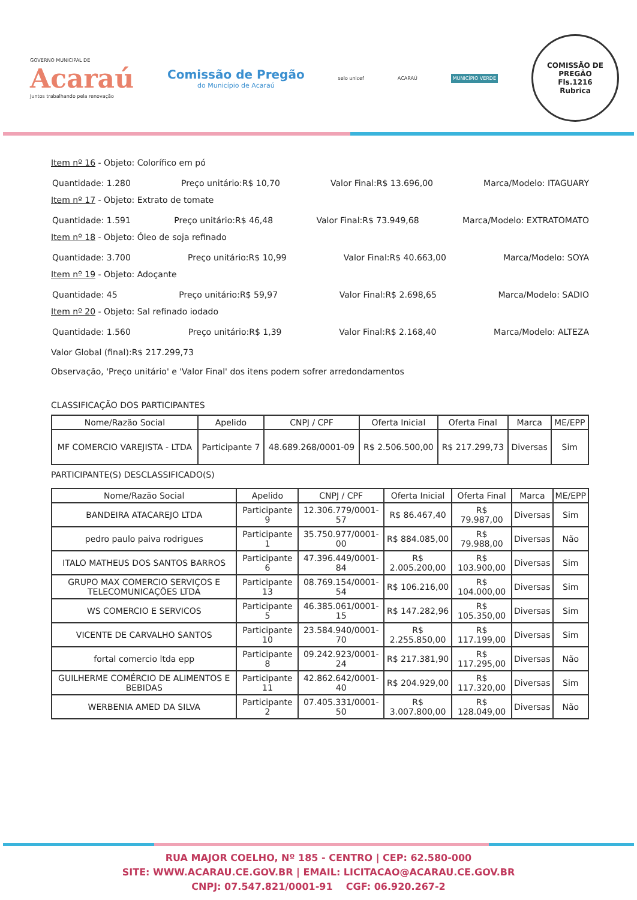GOVERNO MUNICIPAL DE
Acaraú
Juntos trabalhando pela renovação
Comissão de Pregão
do Município de Acaraú
selo unicef ACARAÚ
MUNICÍPIO VERDE
COMISSÃO DE PREGÃO
Fls.1216
Rubrica
Item nº 16 - Objeto: Colorífico em pó
Quantidade: 1.280 Preço unitário:R$ 10,70 Valor Final:R$ 13.696,00 Marca/Modelo: ITAGUARY
Item nº 17 - Objeto: Extrato de tomate
Quantidade: 1.591 Preço unitário:R$ 46,48 Valor Final:R$ 73.949,68 Marca/Modelo: EXTRATOMATO
Item nº 18 - Objeto: Óleo de soja refinado
Quantidade: 3.700 Preço unitário:R$ 10,99 Valor Final:R$ 40.663,00 Marca/Modelo: SOYA
Item nº 19 - Objeto: Adoçante
Quantidade: 45 Preço unitário:R$ 59,97 Valor Final:R$ 2.698,65 Marca/Modelo: SADIO
Item nº 20 - Objeto: Sal refinado iodado
Quantidade: 1.560 Preço unitário:R$ 1,39 Valor Final:R$ 2.168,40 Marca/Modelo: ALTEZA
Valor Global (final):R$ 217.299,73
Observação, 'Preço unitário' e 'Valor Final' dos itens podem sofrer arredondamentos
CLASSIFICAÇÃO DOS PARTICIPANTES
| Nome/Razão Social | Apelido | CNPJ / CPF | Oferta Inicial | Oferta Final | Marca | ME/EPP |
| --- | --- | --- | --- | --- | --- | --- |
| MF COMERCIO VAREJISTA - LTDA | Participante 7 | 48.689.268/0001-09 | R$ 2.506.500,00 | R$ 217.299,73 | Diversas | Sim |
PARTICIPANTE(S) DESCLASSIFICADO(S)
| Nome/Razão Social | Apelido | CNPJ / CPF | Oferta Inicial | Oferta Final | Marca | ME/EPP |
| --- | --- | --- | --- | --- | --- | --- |
| BANDEIRA ATACAREJO LTDA | Participante 9 | 12.306.779/0001-57 | R$ 86.467,40 | R$ 79.987,00 | Diversas | Sim |
| pedro paulo paiva rodrigues | Participante 1 | 35.750.977/0001-00 | R$ 884.085,00 | R$ 79.988,00 | Diversas | Não |
| ITALO MATHEUS DOS SANTOS BARROS | Participante 6 | 47.396.449/0001-84 | R$ 2.005.200,00 | R$ 103.900,00 | Diversas | Sim |
| GRUPO MAX COMERCIO SERVIÇOS E TELECOMUNICAÇÕES LTDA | Participante 13 | 08.769.154/0001-54 | R$ 106.216,00 | R$ 104.000,00 | Diversas | Sim |
| WS COMERCIO E SERVICOS | Participante 5 | 46.385.061/0001-15 | R$ 147.282,96 | R$ 105.350,00 | Diversas | Sim |
| VICENTE DE CARVALHO SANTOS | Participante 10 | 23.584.940/0001-70 | R$ 2.255.850,00 | R$ 117.199,00 | Diversas | Sim |
| fortal comercio ltda epp | Participante 8 | 09.242.923/0001-24 | R$ 217.381,90 | R$ 117.295,00 | Diversas | Não |
| GUILHERME COMÉRCIO DE ALIMENTOS E BEBIDAS | Participante 11 | 42.862.642/0001-40 | R$ 204.929,00 | R$ 117.320,00 | Diversas | Sim |
| WERBENIA AMED DA SILVA | Participante 2 | 07.405.331/0001-50 | R$ 3.007.800,00 | R$ 128.049,00 | Diversas | Não |
RUA MAJOR COELHO, Nº 185 - CENTRO | CEP: 62.580-000
SITE: WWW.ACARAU.CE.GOV.BR | EMAIL: LICITACAO@ACARAU.CE.GOV.BR
CNPJ: 07.547.821/0001-91 CGF: 06.920.267-2